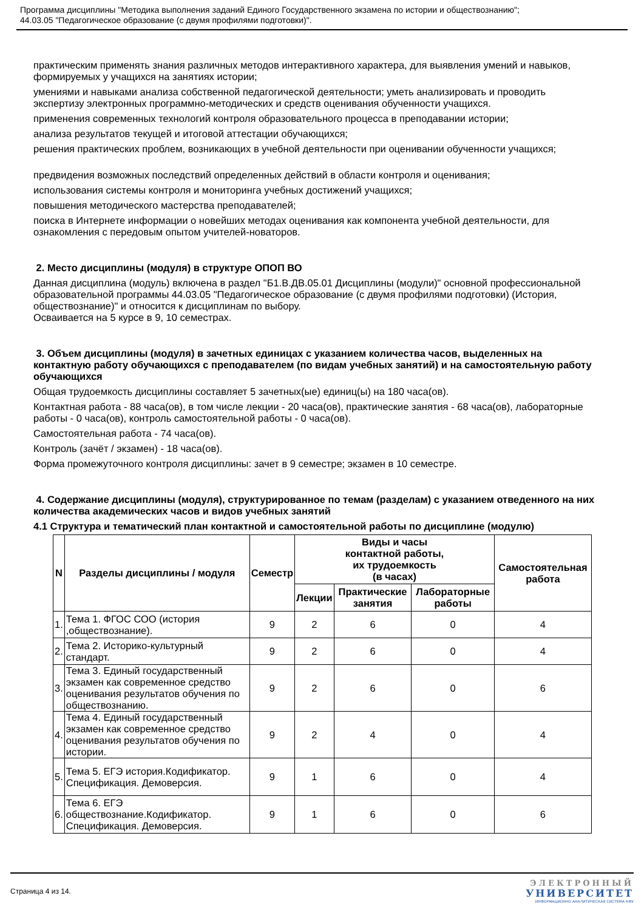Программа дисциплины "Методика выполнения заданий Единого Государственного экзамена по истории и обществознанию";
44.03.05 "Педагогическое образование (с двумя профилями подготовки)".
практическим применять знания различных методов интерактивного характера, для выявления умений и навыков, формируемых у учащихся на занятиях истории;
умениями и навыками анализа собственной педагогической деятельности; уметь анализировать и проводить экспертизу электронных программно-методических и средств оценивания обученности учащихся.
применения современных технологий контроля образовательного процесса в преподавании истории;
анализа результатов текущей и итоговой аттестации обучающихся;
решения практических проблем, возникающих в учебной деятельности при оценивании обученности учащихся;
предвидения возможных последствий определенных действий в области контроля и оценивания;
использования системы контроля и мониторинга учебных достижений учащихся;
повышения методического мастерства преподавателей;
поиска в Интернете информации о новейших методах оценивания как компонента учебной деятельности, для ознакомления с передовым опытом учителей-новаторов.
2. Место дисциплины (модуля) в структуре ОПОП ВО
Данная дисциплина (модуль) включена в раздел "Б1.В.ДВ.05.01 Дисциплины (модули)" основной профессиональной образовательной программы 44.03.05 "Педагогическое образование (с двумя профилями подготовки) (История, обществознание)" и относится к дисциплинам по выбору.
Осваивается на 5 курсе в 9, 10 семестрах.
3. Объем дисциплины (модуля) в зачетных единицах с указанием количества часов, выделенных на контактную работу обучающихся с преподавателем (по видам учебных занятий) и на самостоятельную работу обучающихся
Общая трудоемкость дисциплины составляет 5 зачетных(ые) единиц(ы) на 180 часа(ов).
Контактная работа - 88 часа(ов), в том числе лекции - 20 часа(ов), практические занятия - 68 часа(ов), лабораторные работы - 0 часа(ов), контроль самостоятельной работы - 0 часа(ов).
Самостоятельная работа - 74 часа(ов).
Контроль (зачёт / экзамен) - 18 часа(ов).
Форма промежуточного контроля дисциплины: зачет в 9 семестре; экзамен в 10 семестре.
4. Содержание дисциплины (модуля), структурированное по темам (разделам) с указанием отведенного на них количества академических часов и видов учебных занятий
4.1 Структура и тематический план контактной и самостоятельной работы по дисциплине (модулю)
| N | Разделы дисциплины / модуля | Семестр | Виды и часы контактной работы, их трудоемкость (в часах) | | | Самостоятельная работа |
| --- | --- | --- | --- | --- | --- | --- |
| | | | Лекции | Практические занятия | Лабораторные работы | |
| 1. | Тема 1. ФГОС СОО (история ,обществознание). | 9 | 2 | 6 | 0 | 4 |
| 2. | Тема 2. Историко-культурный стандарт. | 9 | 2 | 6 | 0 | 4 |
| 3. | Тема 3. Единый государственный экзамен как современное средство оценивания результатов обучения по обществознанию. | 9 | 2 | 6 | 0 | 6 |
| 4. | Тема 4. Единый государственный экзамен как современное средство оценивания результатов обучения по истории. | 9 | 2 | 4 | 0 | 4 |
| 5. | Тема 5. ЕГЭ история.Кодификатор. Спецификация. Демоверсия. | 9 | 1 | 6 | 0 | 4 |
| 6. | Тема 6. ЕГЭ обществознание.Кодификатор. Спецификация. Демоверсия. | 9 | 1 | 6 | 0 | 6 |
Страница 4 из 14.
ЭЛЕКТРОННЫЙ
УНИВЕРСИТЕТ
ИНФОРМАЦИОННО АНАЛИТИЧЕСКАЯ СИСТЕМА КФУ